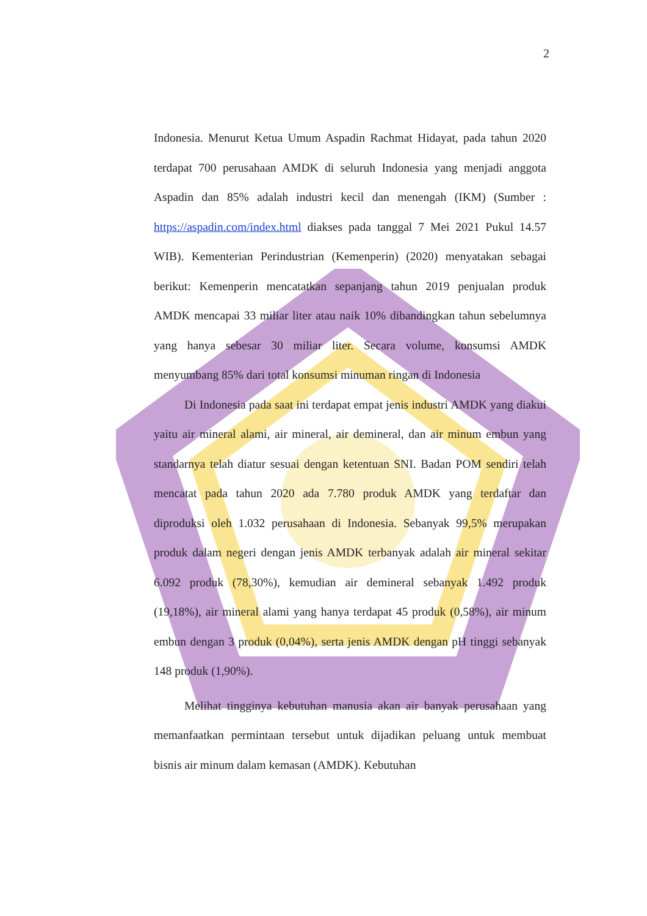2
Indonesia. Menurut Ketua Umum Aspadin Rachmat Hidayat, pada tahun 2020 terdapat 700 perusahaan AMDK di seluruh Indonesia yang menjadi anggota Aspadin dan 85% adalah industri kecil dan menengah (IKM) (Sumber : https://aspadin.com/index.html diakses pada tanggal 7 Mei 2021 Pukul 14.57 WIB). Kementerian Perindustrian (Kemenperin) (2020) menyatakan sebagai berikut: Kemenperin mencatatkan sepanjang tahun 2019 penjualan produk AMDK mencapai 33 miliar liter atau naik 10% dibandingkan tahun sebelumnya yang hanya sebesar 30 miliar liter. Secara volume, konsumsi AMDK menyumbang 85% dari total konsumsi minuman ringan di Indonesia
Di Indonesia pada saat ini terdapat empat jenis industri AMDK yang diakui yaitu air mineral alami, air mineral, air demineral, dan air minum embun yang standarnya telah diatur sesuai dengan ketentuan SNI. Badan POM sendiri telah mencatat pada tahun 2020 ada 7.780 produk AMDK yang terdaftar dan diproduksi oleh 1.032 perusahaan di Indonesia. Sebanyak 99,5% merupakan produk dalam negeri dengan jenis AMDK terbanyak adalah air mineral sekitar 6.092 produk (78,30%), kemudian air demineral sebanyak 1.492 produk (19,18%), air mineral alami yang hanya terdapat 45 produk (0,58%), air minum embun dengan 3 produk (0,04%), serta jenis AMDK dengan pH tinggi sebanyak 148 produk (1,90%).
Melihat tingginya kebutuhan manusia akan air banyak perusahaan yang memanfaatkan permintaan tersebut untuk dijadikan peluang untuk membuat bisnis air minum dalam kemasan (AMDK). Kebutuhan